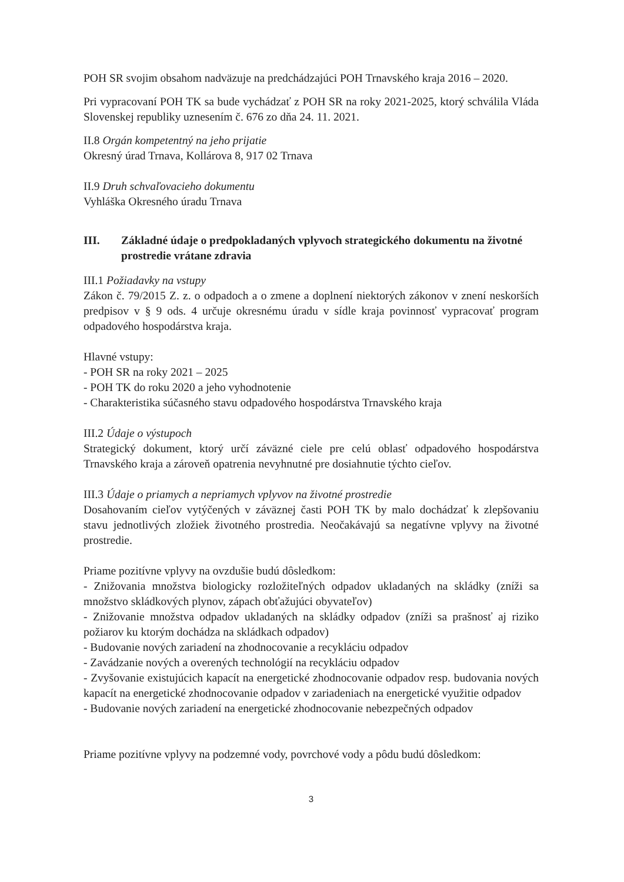POH SR svojim obsahom nadväzuje na predchádzajúci POH Trnavského kraja 2016 – 2020.
Pri vypracovaní POH TK sa bude vychádzať z POH SR na roky 2021-2025, ktorý schválila Vláda Slovenskej republiky uznesením č. 676 zo dňa 24. 11. 2021.
II.8 Orgán kompetentný na jeho prijatie
Okresný úrad Trnava, Kollárova 8, 917 02 Trnava
II.9 Druh schvaľovacieho dokumentu
Vyhláška Okresného úradu Trnava
III. Základné údaje o predpokladaných vplyvoch strategického dokumentu na životné prostredie vrátane zdravia
III.1 Požiadavky na vstupy
Zákon č. 79/2015 Z. z. o odpadoch a o zmene a doplnení niektorých zákonov v znení neskorších predpisov v § 9 ods. 4 určuje okresnému úradu v sídle kraja povinnosť vypracovať program odpadového hospodárstva kraja.
Hlavné vstupy:
- POH SR na roky 2021 – 2025
- POH TK do roku 2020 a jeho vyhodnotenie
- Charakteristika súčasného stavu odpadového hospodárstva Trnavského kraja
III.2 Údaje o výstupoch
Strategický dokument, ktorý určí záväzné ciele pre celú oblasť odpadového hospodárstva Trnavského kraja a zároveň opatrenia nevyhnutné pre dosiahnutie týchto cieľov.
III.3 Údaje o priamych a nepriamych vplyvov na životné prostredie
Dosahovaním cieľov vytýčených v záväznej časti POH TK by malo dochádzať k zlepšovaniu stavu jednotlivých zložiek životného prostredia. Neočakávajú sa negatívne vplyvy na životné prostredie.
Priame pozitívne vplyvy na ovzdušie budú dôsledkom:
- Znižovania množstva biologicky rozložiteľných odpadov ukladaných na skládky (zníži sa množstvo skládkových plynov, zápach obťažujúci obyvateľov)
- Znižovanie množstva odpadov ukladaných na skládky odpadov (zníži sa prašnosť aj riziko požiarov ku ktorým dochádza na skládkach odpadov)
- Budovanie nových zariadení na zhodnocovanie a recykláciu odpadov
- Zavádzanie nových a overených technológií na recykláciu odpadov
- Zvyšovanie existujúcich kapacít na energetické zhodnocovanie odpadov resp. budovania nových kapacít na energetické zhodnocovanie odpadov v zariadeniach na energetické využitie odpadov
- Budovanie nových zariadení na energetické zhodnocovanie nebezpečných odpadov
Priame pozitívne vplyvy na podzemné vody, povrchové vody a pôdu budú dôsledkom:
3